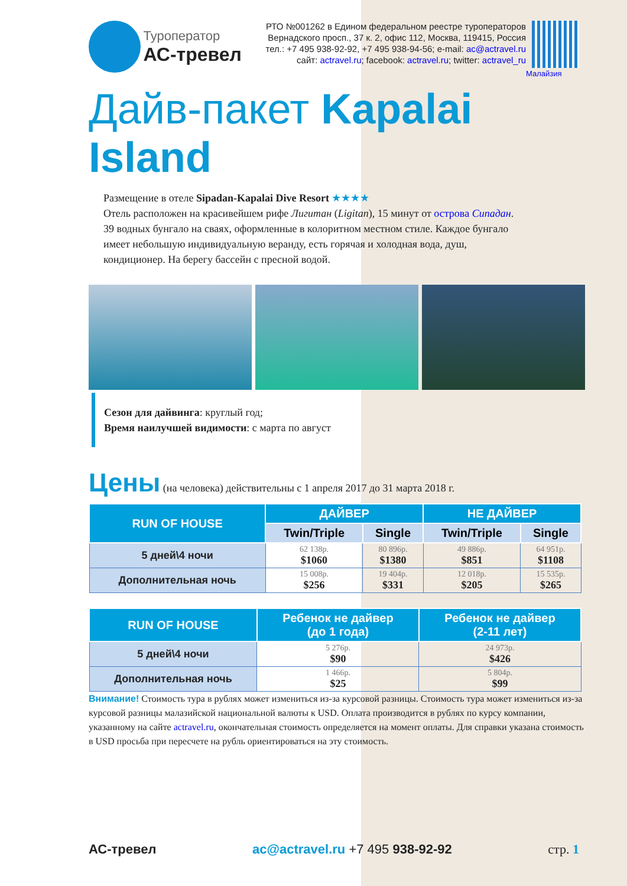Туроператор
АС-тревел
РТО №001262 в Едином федеральном реестре туроператоров
Вернадского просп., 37 к. 2, офис 112, Москва, 119415, Россия
тел.: +7 495 938-92-92, +7 495 938-94-56; e-mail: ac@actravel.ru
сайт: actravel.ru; facebook: actravel.ru; twitter: actravel_ru
Малайзия
Дайв-пакет Kapalai Island
Размещение в отеле Sipadan-Kapalai Dive Resort ★★★★
Отель расположен на красивейшем рифе Лигитан (Ligitan), 15 минут от острова Сипадан. 39 водных бунгало на сваях, оформленные в колоритном местном стиле. Каждое бунгало имеет небольшую индивидуальную веранду, есть горячая и холодная вода, душ, кондиционер. На берегу бассейн с пресной водой.
Сезон для дайвинга: круглый год;
Время наилучшей видимости: с марта по август
Цены (на человека) действительны с 1 апреля 2017 до 31 марта 2018 г.
| RUN OF HOUSE | ДАЙВЕР | | НЕ ДАЙВЕР | |
| --- | --- | --- | --- | --- |
| | Twin/Triple | Single | Twin/Triple | Single |
| 5 дней\4 ночи | 62 138р. $1060 | 80 896р. $1380 | 49 886р. $851 | 64 951р. $1108 |
| Дополнительная ночь | 15 008р. $256 | 19 404р. $331 | 12 018р. $205 | 15 535р. $265 |
| RUN OF HOUSE | Ребенок не дайвер (до 1 года) | Ребенок не дайвер (2-11 лет) |
| --- | --- | --- |
| 5 дней\4 ночи | 5 276р. $90 | 24 973р. $426 |
| Дополнительная ночь | 1 466р. $25 | 5 804р. $99 |
Внимание! Стоимость тура в рублях может измениться из-за курсовой разницы. Стоимость тура может измениться из-за курсовой разницы малазийской национальной валюты к USD. Оплата производится в рублях по курсу компании, указанному на сайте actravel.ru, окончательная стоимость определяется на момент оплаты. Для справки указана стоимость в USD просьба при пересчете на рубль ориентироваться на эту стоимость.
АС-тревел ac@actravel.ru +7 495 938-92-92 стр. 1